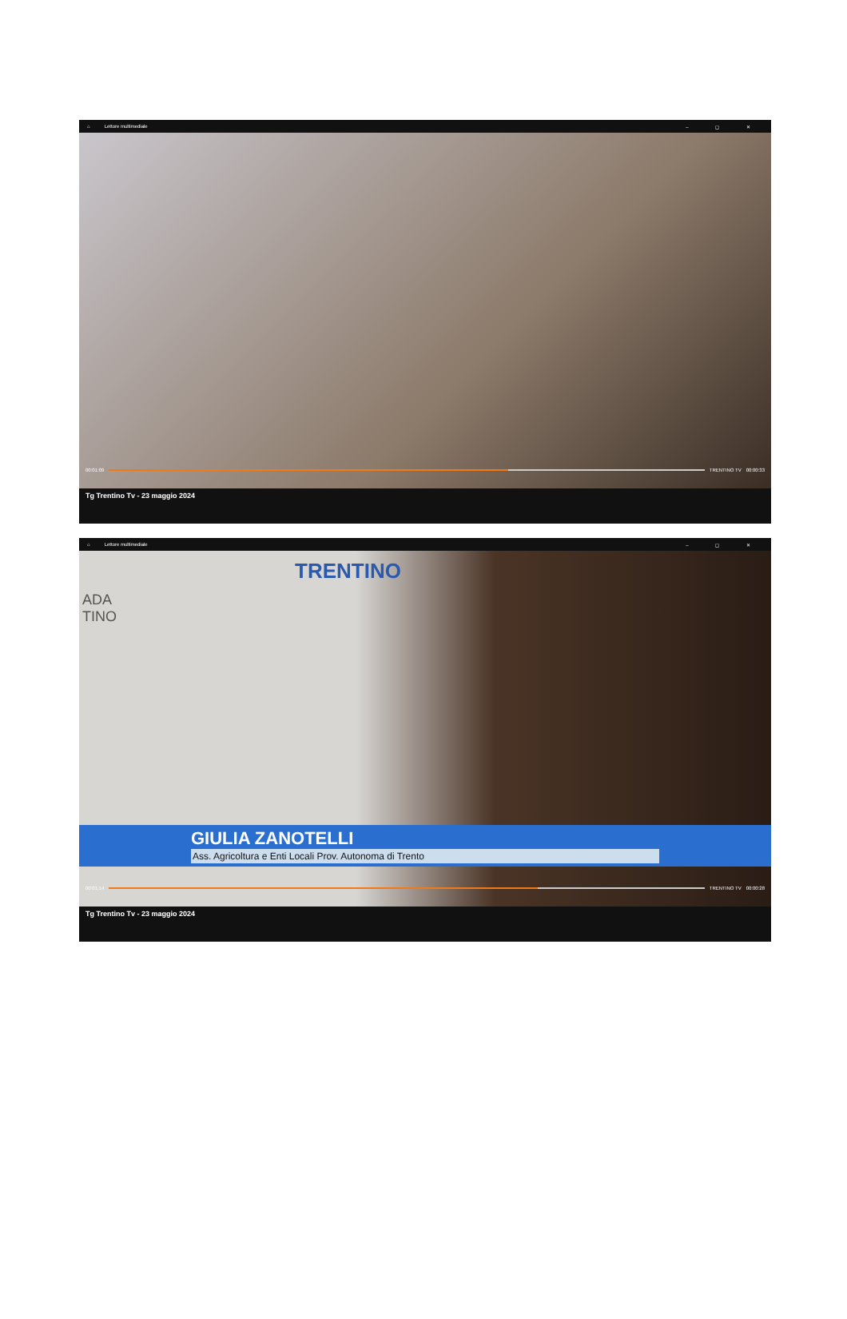⌂ Lettore multimediale – ◻ ✕
00:01:09 TRENTINO TV 00:00:33
Tg Trentino Tv - 23 maggio 2024
⌂ Lettore multimediale – ◻ ✕
TRENTINO
ADA
TINO
GIULIA ZANOTELLI
Ass. Agricoltura e Enti Locali Prov. Autonoma di Trento
00:01:14 TRENTINO TV 00:00:28
Tg Trentino Tv - 23 maggio 2024